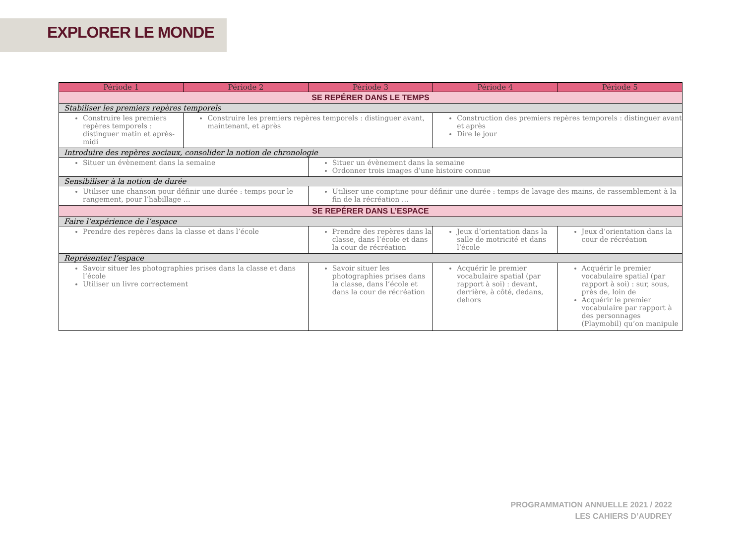EXPLORER LE MONDE
| Période 1 | Période 2 | Période 3 | Période 4 | Période 5 |
| --- | --- | --- | --- | --- |
| SE REPÉRER DANS LE TEMPS | | | | |
| Stabiliser les premiers repères temporels | | | | |
| Construire les premiers repères temporels : distinguer matin et après-midi | Construire les premiers repères temporels : distinguer avant, maintenant, et après | | Construction des premiers repères temporels : distinguer avant et après Dire le jour | |
| Introduire des repères sociaux, consolider la notion de chronologie | | | | |
| Situer un évènement dans la semaine | | Situer un évènement dans la semaine Ordonner trois images d’une histoire connue | | |
| Sensibiliser à la notion de durée | | | | |
| Utiliser une chanson pour définir une durée : temps pour le rangement, pour l’habillage … | | Utiliser une comptine pour définir une durée : temps de lavage des mains, de rassemblement à la fin de la récréation … | | |
| SE REPÉRER DANS L’ESPACE | | | | |
| Faire l’expérience de l’espace | | | | |
| Prendre des repères dans la classe et dans l’école | | Prendre des repères dans la classe, dans l’école et dans la cour de récréation | Jeux d’orientation dans la salle de motricité et dans l’école | Jeux d’orientation dans la cour de récréation |
| Représenter l’espace | | | | |
| Savoir situer les photographies prises dans la classe et dans l’école Utiliser un livre correctement | | Savoir situer les photographies prises dans la classe, dans l’école et dans la cour de récréation | Acquérir le premier vocabulaire spatial (par rapport à soi) : devant, derrière, à côté, dedans, dehors | Acquérir le premier vocabulaire spatial (par rapport à soi) : sur, sous, près de, loin de Acquérir le premier vocabulaire par rapport à des personnages (Playmobil) qu’on manipule |
PROGRAMMATION ANNUELLE 2021 / 2022
LES CAHIERS D’AUDREY